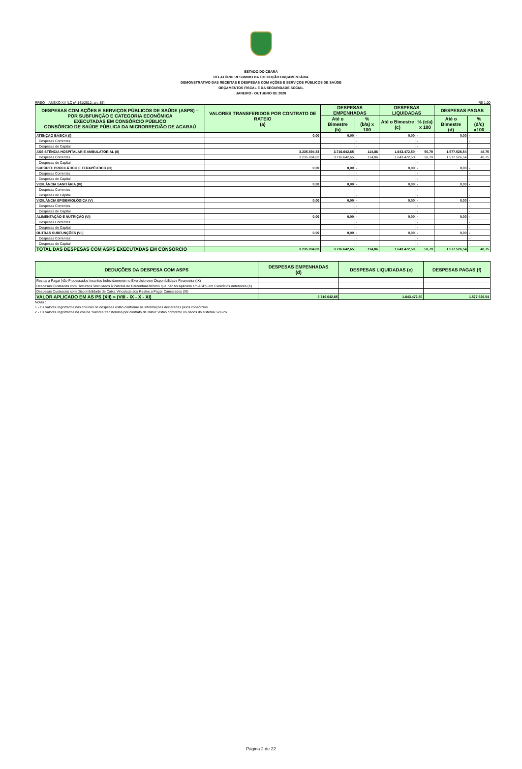ESTADO DO CEARÁ
RELATÓRIO RESUMIDO DA EXECUÇÃO ORÇAMENTÁRIA
DEMONSTRATIVO DAS RECEITAS E DESPESAS COM AÇÕES E SERVIÇOS PÚBLICOS DE SAÚDE
ORÇAMENTOS FISCAL E DA SEGURIDADE SOCIAL
JANEIRO - OUTUBRO DE 2020
RREO – ANEXO XII (LC nº 141/2012, art. 35) R$ 1,00
| DESPESAS COM AÇÕES E SERVIÇOS PÚBLICOS DE SAÚDE (ASPS) – POR SUBFUNÇÃO E CATEGORIA ECONÔMICA EXECUTADAS EM CONSÓRCIO PÚBLICO CONSÓRCIO DE SAÚDE PÚBLICA DA MICRORREGIÃO DE ACARAÚ | VALORES TRANSFERIDOS POR CONTRATO DE RATEIO (a) | DESPESAS EMPENHADAS | | DESPESAS LIQUIDADAS | | DESPESAS PAGAS | |
| --- | --- | --- | --- | --- | --- | --- | --- |
| | | Até o Bimestre (b) | % (b/a) x 100 | Até o Bimestre (c) | % (c/a) x 100 | Até o Bimestre (d) | % (d/c) x100 |
| ATENÇÃO BÁSICA (I) | 0,00 | 0,00 | - | 0,00 | - | 0,00 | - |
| Despesas Correntes | | | - | | - | | - |
| Despesas de Capital | | | - | | - | | - |
| ASSISTÊNCIA HOSPITALAR E AMBULATORIAL (II) | 3.235.894,83 | 3.716.642,65 | 114,86 | 1.643.472,50 | 50,79 | 1.577.526,54 | 48,75 |
| Despesas Correntes | 3.235.894,83 | 3.716.642,65 | 114,86 | 1.643.472,50 | 50,79 | 1.577.526,54 | 48,75 |
| Despesas de Capital | | | - | | - | | - |
| SUPORTE PROFILÁTICO E TERAPÊUTICO (III) | 0,00 | 0,00 | - | 0,00 | - | 0,00 | - |
| Despesas Correntes | | | - | | - | | - |
| Despesas de Capital | | | - | | - | | - |
| VIGILÂNCIA SANITÁRIA (IV) | 0,00 | 0,00 | - | 0,00 | - | 0,00 | - |
| Despesas Correntes | | | - | | - | | - |
| Despesas de Capital | | | - | | - | | - |
| VIGILÂNCIA EPIDEMIOLÓGICA (V) | 0,00 | 0,00 | - | 0,00 | - | 0,00 | - |
| Despesas Correntes | | | - | | - | | - |
| Despesas de Capital | | | - | | - | | - |
| ALIMENTAÇÃO E NUTRIÇÃO (VI) | 0,00 | 0,00 | - | 0,00 | - | 0,00 | - |
| Despesas Correntes | | | - | | - | | - |
| Despesas de Capital | | | - | | - | | - |
| OUTRAS SUBFUNÇÕES (VII) | 0,00 | 0,00 | - | 0,00 | - | 0,00 | - |
| Despesas Correntes | | | - | | - | | - |
| Despesas de Capital | | | - | | - | | - |
| TOTAL DAS DESPESAS COM ASPS EXECUTADAS EM CONSORCIO | 3.235.894,83 | 3.716.642,65 | 114,86 | 1.643.472,50 | 50,79 | 1.577.526,54 | 48,75 |
| DEDUÇÕES DA DESPESA COM ASPS | DESPESAS EMPENHADAS (d) | DESPESAS LIQUIDADAS (e) | DESPESAS PAGAS (f) |
| --- | --- | --- | --- |
| Restos a Pagar Não Processados Inscritos Indevidamente no Exercício sem Disponibilidade Financeira (IX) | | | |
| Despesas Custeadas com Recursos Vinculados à Parcela do Percentual Mínimo que não foi Aplicada em ASPS em Exercícios Anteriores (X) | | | |
| Despesas Custeadas com Disponibilidade de Caixa Vinculada aos Restos a Pagar Cancelados (XI) | | | |
| VALOR APLICADO EM AS PS (XII) = (VIII - IX - X - XI) | 3.716.642,65 | 1.643.472,50 | 1.577.526,54 |
Notas :
1 - Os valores registrados nas colunas de despesas estão conforme as informações declaradas pelos consórcios.
2 - Os valores registrados na coluna "valores transferidos por contrato de rateio" estão conforme os dados do sistema S2GPR.
Página 2 de 22